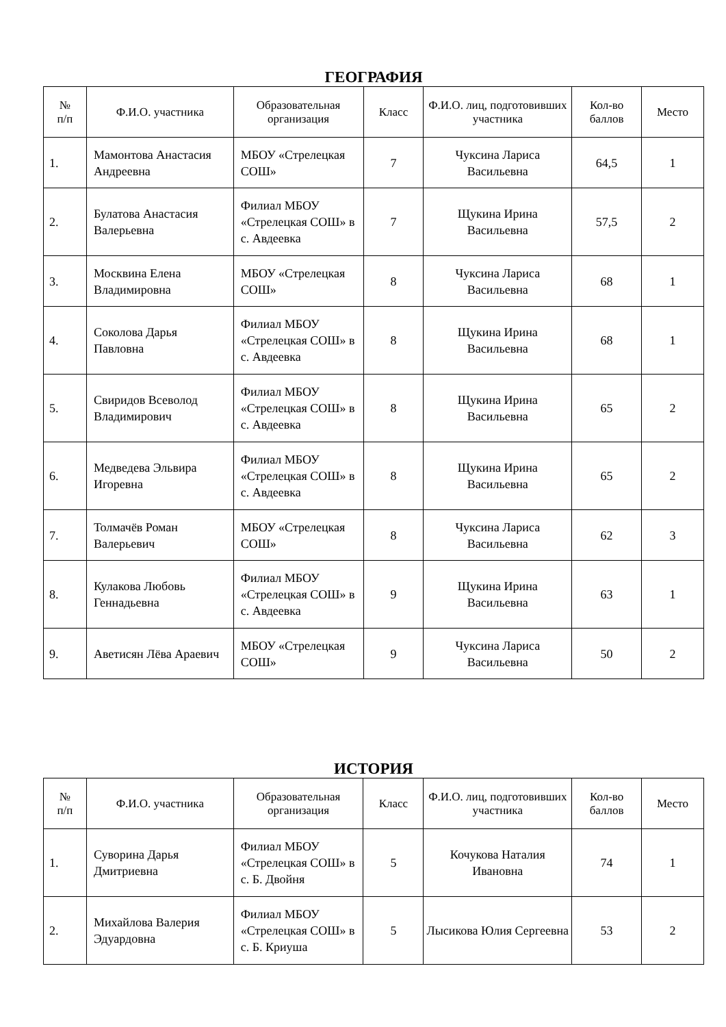ГЕОГРАФИЯ
| № п/п | Ф.И.О. участника | Образовательная организация | Класс | Ф.И.О. лиц, подготовивших участника | Кол-во баллов | Место |
| --- | --- | --- | --- | --- | --- | --- |
| 1. | Мамонтова Анастасия Андреевна | МБОУ «Стрелецкая СОШ» | 7 | Чуксина Лариса Васильевна | 64,5 | 1 |
| 2. | Булатова Анастасия Валерьевна | Филиал МБОУ «Стрелецкая СОШ» в с. Авдеевка | 7 | Щукина Ирина Васильевна | 57,5 | 2 |
| 3. | Москвина Елена Владимировна | МБОУ «Стрелецкая СОШ» | 8 | Чуксина Лариса Васильевна | 68 | 1 |
| 4. | Соколова Дарья Павловна | Филиал МБОУ «Стрелецкая СОШ» в с. Авдеевка | 8 | Щукина Ирина Васильевна | 68 | 1 |
| 5. | Свиридов Всеволод Владимирович | Филиал МБОУ «Стрелецкая СОШ» в с. Авдеевка | 8 | Щукина Ирина Васильевна | 65 | 2 |
| 6. | Медведева Эльвира Игоревна | Филиал МБОУ «Стрелецкая СОШ» в с. Авдеевка | 8 | Щукина Ирина Васильевна | 65 | 2 |
| 7. | Толмачёв Роман Валерьевич | МБОУ «Стрелецкая СОШ» | 8 | Чуксина Лариса Васильевна | 62 | 3 |
| 8. | Кулакова Любовь Геннадьевна | Филиал МБОУ «Стрелецкая СОШ» в с. Авдеевка | 9 | Щукина Ирина Васильевна | 63 | 1 |
| 9. | Аветисян Лёва Араевич | МБОУ «Стрелецкая СОШ» | 9 | Чуксина Лариса Васильевна | 50 | 2 |
ИСТОРИЯ
| № п/п | Ф.И.О. участника | Образовательная организация | Класс | Ф.И.О. лиц, подготовивших участника | Кол-во баллов | Место |
| --- | --- | --- | --- | --- | --- | --- |
| 1. | Суворина Дарья Дмитриевна | Филиал МБОУ «Стрелецкая СОШ» в с. Б. Двойня | 5 | Кочукова Наталия Ивановна | 74 | 1 |
| 2. | Михайлова Валерия Эдуардовна | Филиал МБОУ «Стрелецкая СОШ» в с. Б. Криуша | 5 | Лысикова Юлия Сергеевна | 53 | 2 |